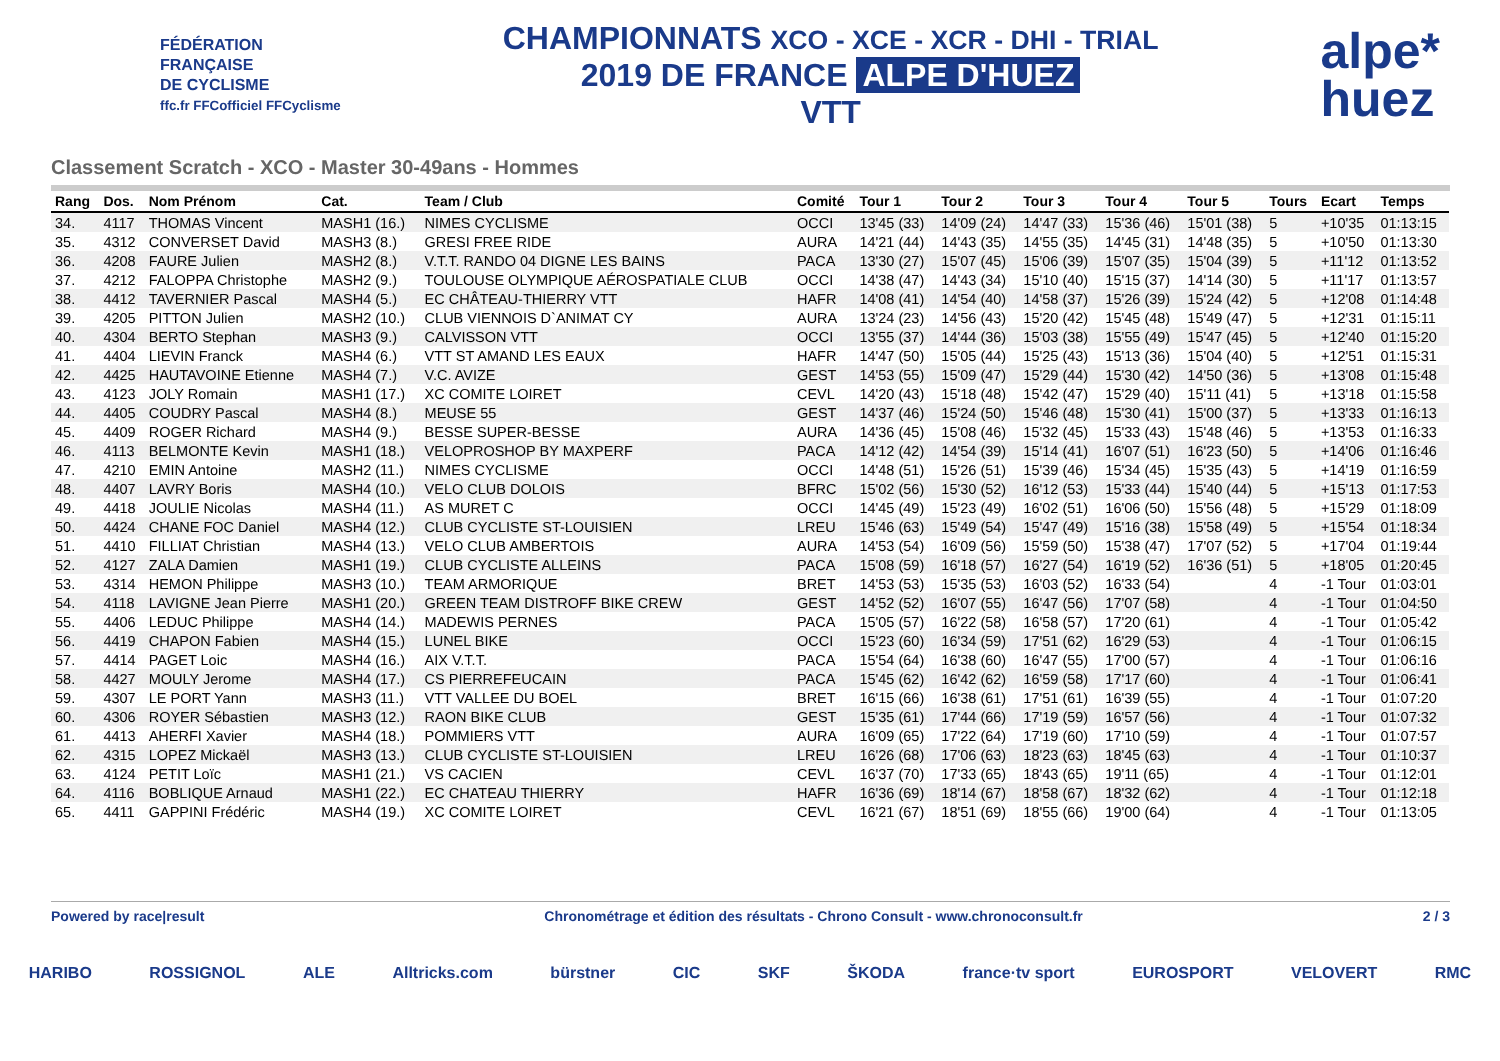FÉDÉRATION
FRANÇAISE
DE CYCLISME
ffc.fr FFCofficiel FFCyclisme
CHAMPIONNATS XCO - XCE - XCR - DHI - TRIAL
2019 DE FRANCE ALPE D'HUEZ
VTT
alpe*
huez
Classement Scratch - XCO - Master 30-49ans - Hommes
| Rang | Dos. | Nom Prénom | Cat. | Team / Club | Comité | Tour 1 | Tour 2 | Tour 3 | Tour 4 | Tour 5 | Tours | Ecart | Temps |
| --- | --- | --- | --- | --- | --- | --- | --- | --- | --- | --- | --- | --- | --- |
| 34. | 4117 | THOMAS Vincent | MASH1 (16.) | NIMES CYCLISME | OCCI | 13'45 (33) | 14'09 (24) | 14'47 (33) | 15'36 (46) | 15'01 (38) | 5 | +10'35 | 01:13:15 |
| 35. | 4312 | CONVERSET David | MASH3 (8.) | GRESI FREE RIDE | AURA | 14'21 (44) | 14'43 (35) | 14'55 (35) | 14'45 (31) | 14'48 (35) | 5 | +10'50 | 01:13:30 |
| 36. | 4208 | FAURE Julien | MASH2 (8.) | V.T.T. RANDO 04 DIGNE LES BAINS | PACA | 13'30 (27) | 15'07 (45) | 15'06 (39) | 15'07 (35) | 15'04 (39) | 5 | +11'12 | 01:13:52 |
| 37. | 4212 | FALOPPA Christophe | MASH2 (9.) | TOULOUSE OLYMPIQUE AÉROSPATIALE CLUB | OCCI | 14'38 (47) | 14'43 (34) | 15'10 (40) | 15'15 (37) | 14'14 (30) | 5 | +11'17 | 01:13:57 |
| 38. | 4412 | TAVERNIER Pascal | MASH4 (5.) | EC CHÂTEAU-THIERRY VTT | HAFR | 14'08 (41) | 14'54 (40) | 14'58 (37) | 15'26 (39) | 15'24 (42) | 5 | +12'08 | 01:14:48 |
| 39. | 4205 | PITTON Julien | MASH2 (10.) | CLUB VIENNOIS D`ANIMAT CY | AURA | 13'24 (23) | 14'56 (43) | 15'20 (42) | 15'45 (48) | 15'49 (47) | 5 | +12'31 | 01:15:11 |
| 40. | 4304 | BERTO Stephan | MASH3 (9.) | CALVISSON VTT | OCCI | 13'55 (37) | 14'44 (36) | 15'03 (38) | 15'55 (49) | 15'47 (45) | 5 | +12'40 | 01:15:20 |
| 41. | 4404 | LIEVIN Franck | MASH4 (6.) | VTT ST AMAND LES EAUX | HAFR | 14'47 (50) | 15'05 (44) | 15'25 (43) | 15'13 (36) | 15'04 (40) | 5 | +12'51 | 01:15:31 |
| 42. | 4425 | HAUTAVOINE Etienne | MASH4 (7.) | V.C. AVIZE | GEST | 14'53 (55) | 15'09 (47) | 15'29 (44) | 15'30 (42) | 14'50 (36) | 5 | +13'08 | 01:15:48 |
| 43. | 4123 | JOLY Romain | MASH1 (17.) | XC COMITE LOIRET | CEVL | 14'20 (43) | 15'18 (48) | 15'42 (47) | 15'29 (40) | 15'11 (41) | 5 | +13'18 | 01:15:58 |
| 44. | 4405 | COUDRY Pascal | MASH4 (8.) | MEUSE 55 | GEST | 14'37 (46) | 15'24 (50) | 15'46 (48) | 15'30 (41) | 15'00 (37) | 5 | +13'33 | 01:16:13 |
| 45. | 4409 | ROGER Richard | MASH4 (9.) | BESSE SUPER-BESSE | AURA | 14'36 (45) | 15'08 (46) | 15'32 (45) | 15'33 (43) | 15'48 (46) | 5 | +13'53 | 01:16:33 |
| 46. | 4113 | BELMONTE Kevin | MASH1 (18.) | VELOPROSHOP BY MAXPERF | PACA | 14'12 (42) | 14'54 (39) | 15'14 (41) | 16'07 (51) | 16'23 (50) | 5 | +14'06 | 01:16:46 |
| 47. | 4210 | EMIN Antoine | MASH2 (11.) | NIMES CYCLISME | OCCI | 14'48 (51) | 15'26 (51) | 15'39 (46) | 15'34 (45) | 15'35 (43) | 5 | +14'19 | 01:16:59 |
| 48. | 4407 | LAVRY Boris | MASH4 (10.) | VELO CLUB DOLOIS | BFRC | 15'02 (56) | 15'30 (52) | 16'12 (53) | 15'33 (44) | 15'40 (44) | 5 | +15'13 | 01:17:53 |
| 49. | 4418 | JOULIE Nicolas | MASH4 (11.) | AS MURET C | OCCI | 14'45 (49) | 15'23 (49) | 16'02 (51) | 16'06 (50) | 15'56 (48) | 5 | +15'29 | 01:18:09 |
| 50. | 4424 | CHANE FOC Daniel | MASH4 (12.) | CLUB CYCLISTE ST-LOUISIEN | LREU | 15'46 (63) | 15'49 (54) | 15'47 (49) | 15'16 (38) | 15'58 (49) | 5 | +15'54 | 01:18:34 |
| 51. | 4410 | FILLIAT Christian | MASH4 (13.) | VELO CLUB AMBERTOIS | AURA | 14'53 (54) | 16'09 (56) | 15'59 (50) | 15'38 (47) | 17'07 (52) | 5 | +17'04 | 01:19:44 |
| 52. | 4127 | ZALA Damien | MASH1 (19.) | CLUB CYCLISTE ALLEINS | PACA | 15'08 (59) | 16'18 (57) | 16'27 (54) | 16'19 (52) | 16'36 (51) | 5 | +18'05 | 01:20:45 |
| 53. | 4314 | HEMON Philippe | MASH3 (10.) | TEAM ARMORIQUE | BRET | 14'53 (53) | 15'35 (53) | 16'03 (52) | 16'33 (54) | | 4 | -1 Tour | 01:03:01 |
| 54. | 4118 | LAVIGNE Jean Pierre | MASH1 (20.) | GREEN TEAM DISTROFF BIKE CREW | GEST | 14'52 (52) | 16'07 (55) | 16'47 (56) | 17'07 (58) | | 4 | -1 Tour | 01:04:50 |
| 55. | 4406 | LEDUC Philippe | MASH4 (14.) | MADEWIS PERNES | PACA | 15'05 (57) | 16'22 (58) | 16'58 (57) | 17'20 (61) | | 4 | -1 Tour | 01:05:42 |
| 56. | 4419 | CHAPON Fabien | MASH4 (15.) | LUNEL BIKE | OCCI | 15'23 (60) | 16'34 (59) | 17'51 (62) | 16'29 (53) | | 4 | -1 Tour | 01:06:15 |
| 57. | 4414 | PAGET Loic | MASH4 (16.) | AIX V.T.T. | PACA | 15'54 (64) | 16'38 (60) | 16'47 (55) | 17'00 (57) | | 4 | -1 Tour | 01:06:16 |
| 58. | 4427 | MOULY Jerome | MASH4 (17.) | CS PIERREFEUCAIN | PACA | 15'45 (62) | 16'42 (62) | 16'59 (58) | 17'17 (60) | | 4 | -1 Tour | 01:06:41 |
| 59. | 4307 | LE PORT Yann | MASH3 (11.) | VTT VALLEE DU BOEL | BRET | 16'15 (66) | 16'38 (61) | 17'51 (61) | 16'39 (55) | | 4 | -1 Tour | 01:07:20 |
| 60. | 4306 | ROYER Sébastien | MASH3 (12.) | RAON BIKE CLUB | GEST | 15'35 (61) | 17'44 (66) | 17'19 (59) | 16'57 (56) | | 4 | -1 Tour | 01:07:32 |
| 61. | 4413 | AHERFI Xavier | MASH4 (18.) | POMMIERS VTT | AURA | 16'09 (65) | 17'22 (64) | 17'19 (60) | 17'10 (59) | | 4 | -1 Tour | 01:07:57 |
| 62. | 4315 | LOPEZ Mickaël | MASH3 (13.) | CLUB CYCLISTE ST-LOUISIEN | LREU | 16'26 (68) | 17'06 (63) | 18'23 (63) | 18'45 (63) | | 4 | -1 Tour | 01:10:37 |
| 63. | 4124 | PETIT Loïc | MASH1 (21.) | VS CACIEN | CEVL | 16'37 (70) | 17'33 (65) | 18'43 (65) | 19'11 (65) | | 4 | -1 Tour | 01:12:01 |
| 64. | 4116 | BOBLIQUE Arnaud | MASH1 (22.) | EC CHATEAU THIERRY | HAFR | 16'36 (69) | 18'14 (67) | 18'58 (67) | 18'32 (62) | | 4 | -1 Tour | 01:12:18 |
| 65. | 4411 | GAPPINI Frédéric | MASH4 (19.) | XC COMITE LOIRET | CEVL | 16'21 (67) | 18'51 (69) | 18'55 (66) | 19'00 (64) | | 4 | -1 Tour | 01:13:05 |
Powered by race|result Chronométrage et édition des résultats - Chrono Consult - www.chronoconsult.fr 2 / 3
HARIBO ROSSIGNOL ALE Alltricks.com bürstner CIC SKF ŠKODA france·tv sport EUROSPORT VELOVERT RMC